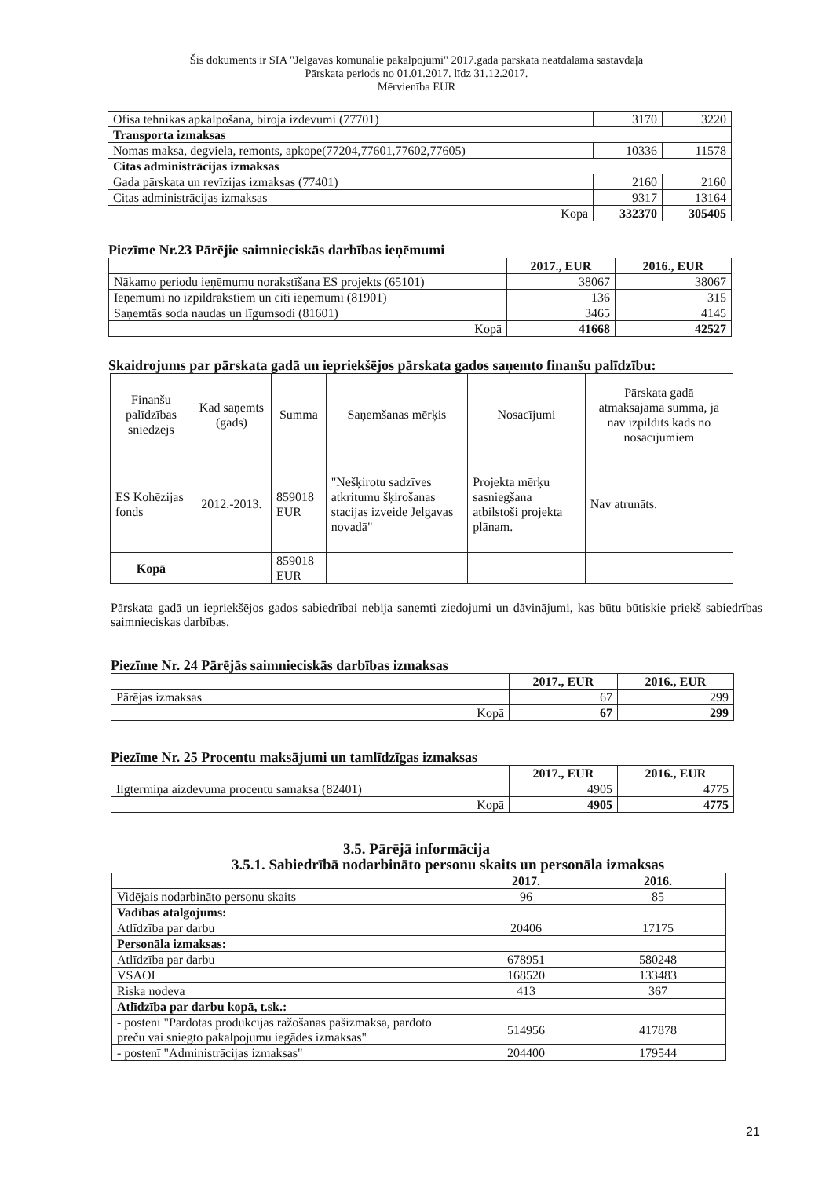Šis dokuments ir SIA "Jelgavas komunālie pakalpojumi" 2017.gada pārskata neatdalāma sastāvdaļa
Pārskata periods no 01.01.2017. līdz 31.12.2017.
Mērvienība EUR
| Ofisa tehnikas apkalpošana, biroja izdevumi (77701) | 3170 | 3220 |
| Transporta izmaksas | | |
| Nomas maksa, degviela, remonts, apkope(77204,77601,77602,77605) | 10336 | 11578 |
| Citas administrācijas izmaksas | | |
| Gada pārskata un revīzijas izmaksas (77401) | 2160 | 2160 |
| Citas administrācijas izmaksas | 9317 | 13164 |
| Kopā | 332370 | 305405 |
Piezīme Nr.23 Pārējie saimnieciskās darbības ieņēmumi
| | 2017., EUR | 2016., EUR |
| --- | --- | --- |
| Nākamo periodu ieņēmumu norakstīšana ES projekts (65101) | 38067 | 38067 |
| Ieņēmumi no izpildrakstiem un citi ieņēmumi (81901) | 136 | 315 |
| Saņemtās soda naudas un līgumsodi (81601) | 3465 | 4145 |
| Kopā | 41668 | 42527 |
Skaidrojums par pārskata gadā un iepriekšējos pārskata gados saņemto finanšu palīdzību:
| Finanšu palīdzības sniedzējs | Kad saņemts (gads) | Summa | Saņemšanas mērķis | Nosacījumi | Pārskata gadā atmaksājamā summa, ja nav izpildīts kāds no nosacījumiem |
| ES Kohēzijas fonds | 2012.-2013. | 859018 EUR | "Nešķirotu sadzīves atkritumu šķirošanas stacijas izveide Jelgavas novadā" | Projekta mērķu sasniegšana atbilstoši projekta plānam. | Nav atrunāts. |
| Kopā | | 859018 EUR | | | |
Pārskata gadā un iepriekšējos gados sabiedrībai nebija saņemti ziedojumi un dāvinājumi, kas būtu būtiskie priekš sabiedrības saimnieciskas darbības.
Piezīme Nr. 24 Pārējās saimnieciskās darbības izmaksas
| | 2017., EUR | 2016., EUR |
| --- | --- | --- |
| Pārējas izmaksas | 67 | 299 |
| Kopā | 67 | 299 |
Piezīme Nr. 25 Procentu maksājumi un tamlīdzīgas izmaksas
| | 2017., EUR | 2016., EUR |
| --- | --- | --- |
| Ilgtermiņa aizdevuma procentu samaksa (82401) | 4905 | 4775 |
| Kopā | 4905 | 4775 |
3.5. Pārējā informācija
3.5.1. Sabiedrībā nodarbināto personu skaits un personāla izmaksas
| | 2017. | 2016. |
| --- | --- | --- |
| Vidējais nodarbināto personu skaits | 96 | 85 |
| Vadības atalgojums: | | |
| Atlīdzība par darbu | 20406 | 17175 |
| Personāla izmaksas: | | |
| Atlīdzība par darbu | 678951 | 580248 |
| VSAOI | 168520 | 133483 |
| Riska nodeva | 413 | 367 |
| Atlīdzība par darbu kopā, t.sk.: | | |
| - postenī "Pārdotās produkcijas ražošanas pašizmaksa, pārdoto preču vai sniegto pakalpojumu iegādes izmaksas" | 514956 | 417878 |
| - postenī "Administrācijas izmaksas" | 204400 | 179544 |
21